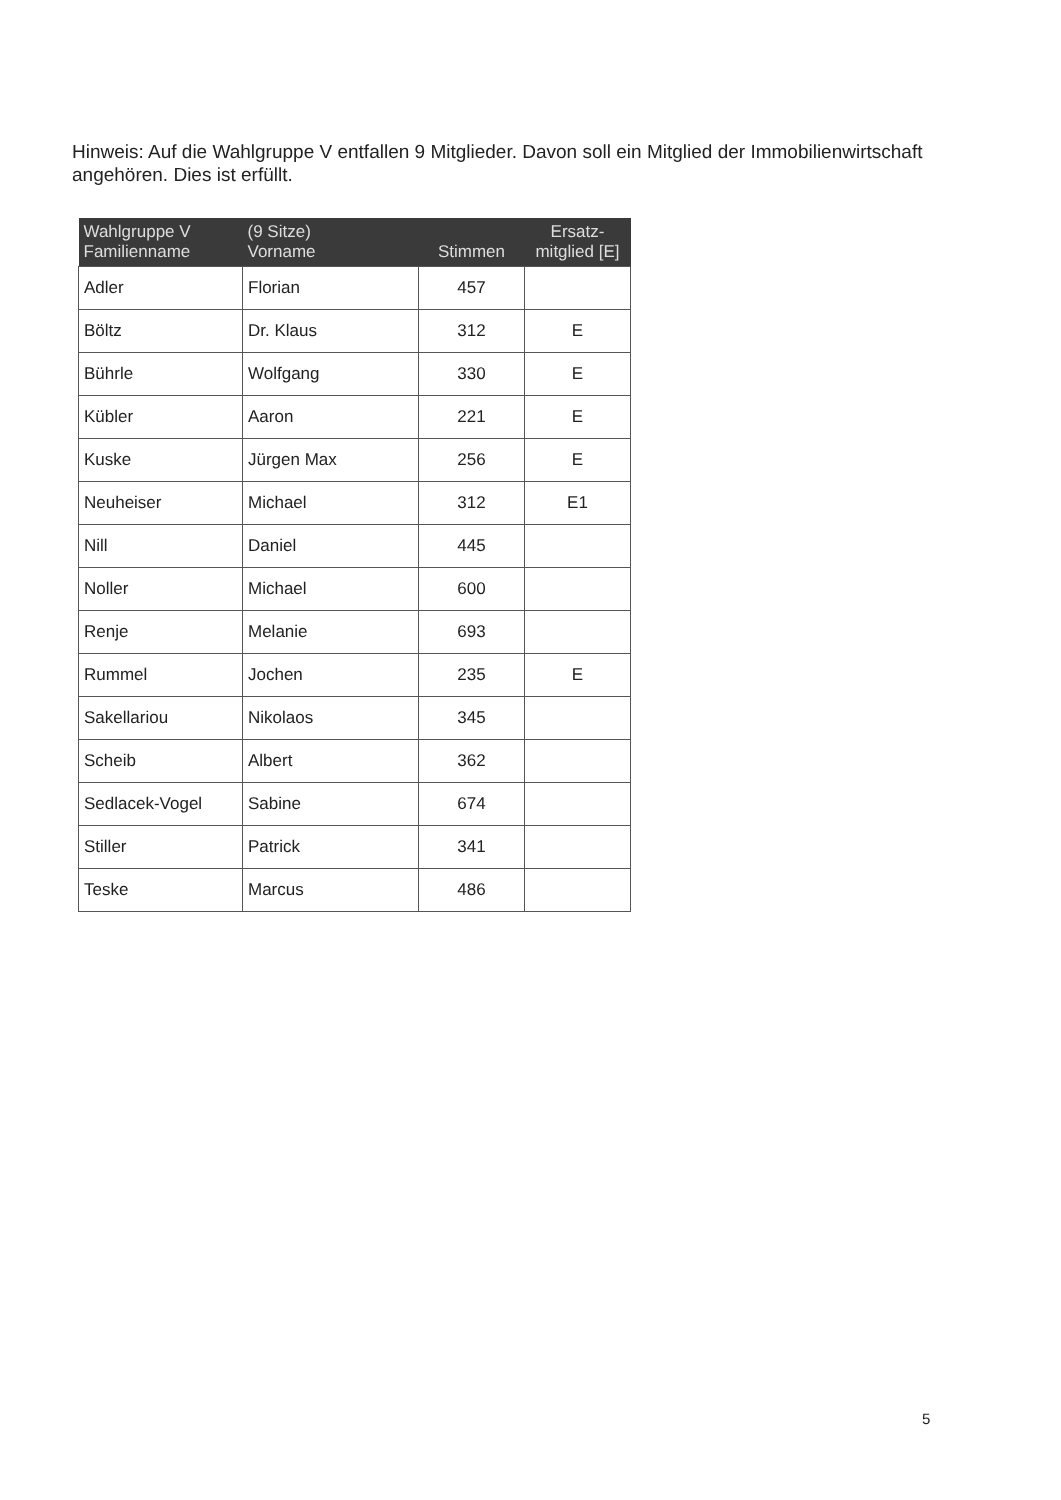Hinweis: Auf die Wahlgruppe V entfallen 9 Mitglieder. Davon soll ein Mitglied der Immobilienwirtschaft angehören. Dies ist erfüllt.
| Wahlgruppe V Familienname | (9 Sitze) Vorname | Stimmen | Ersatz- mitglied [E] |
| --- | --- | --- | --- |
| Adler | Florian | 457 | |
| Böltz | Dr. Klaus | 312 | E |
| Bührle | Wolfgang | 330 | E |
| Kübler | Aaron | 221 | E |
| Kuske | Jürgen Max | 256 | E |
| Neuheiser | Michael | 312 | E1 |
| Nill | Daniel | 445 | |
| Noller | Michael | 600 | |
| Renje | Melanie | 693 | |
| Rummel | Jochen | 235 | E |
| Sakellariou | Nikolaos | 345 | |
| Scheib | Albert | 362 | |
| Sedlacek-Vogel | Sabine | 674 | |
| Stiller | Patrick | 341 | |
| Teske | Marcus | 486 | |
5